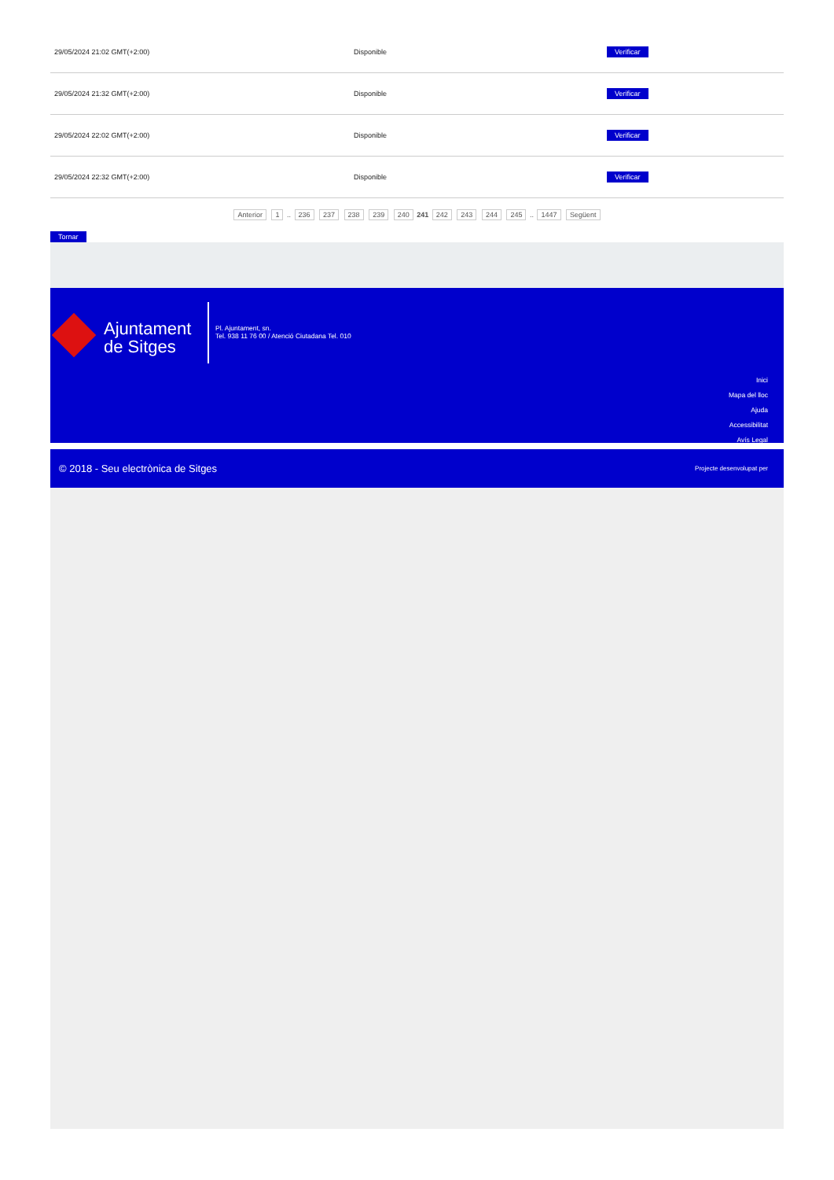| 29/05/2024 21:02 GMT(+2:00) | Disponible | Verificar |
| 29/05/2024 21:32 GMT(+2:00) | Disponible | Verificar |
| 29/05/2024 22:02 GMT(+2:00) | Disponible | Verificar |
| 29/05/2024 22:32 GMT(+2:00) | Disponible | Verificar |
Anterior 1 .. 236 237 238 239 240 241 242 243 244 245 .. 1447 Següent
Tornar
Ajuntament
de Sitges
Pl. Ajuntament, sn.
Tel. 938 11 76 00 / Atenció Ciutadana Tel. 010
Inici
Mapa del lloc
Ajuda
Accessibilitat
Avís Legal
© 2018 - Seu electrònica de Sitges Projecte desenvolupat per